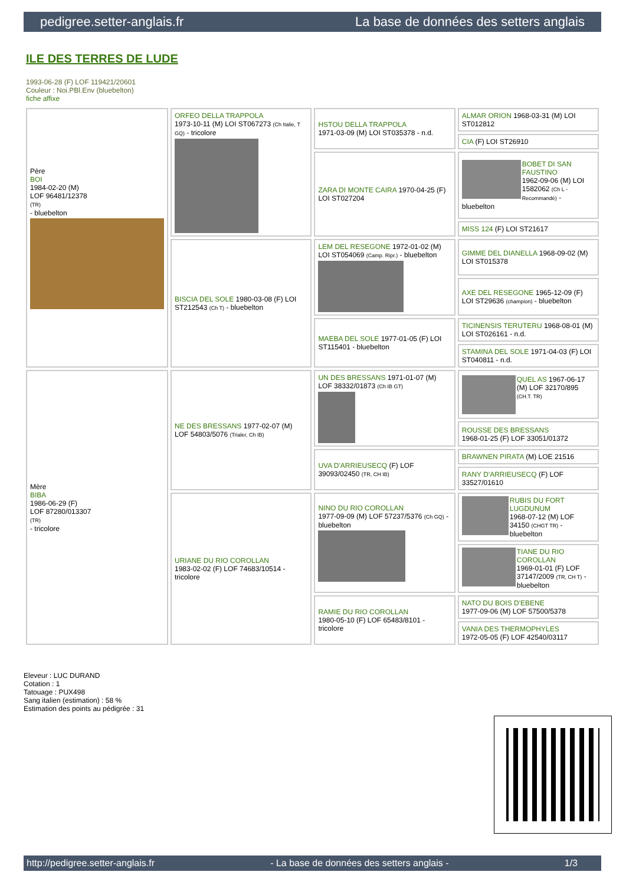pedigree.setter-anglais.fr La base de données des setters anglais
ILE DES TERRES DE LUDE
1993-06-28 (F) LOF 119421/20601
Couleur : Noi.PBl.Env (bluebelton)
fiche affixe
| Père BOI 1984-02-20 (M) LOF 96481/12378 (TR) - bluebelton | ORFEO DELLA TRAPPOLA 1973-10-11 (M) LOI ST067273 (Ch Italie, T GQ) - tricolore | HSTOU DELLA TRAPPOLA 1971-03-09 (M) LOI ST035378 - n.d. | ALMAR ORION 1968-03-31 (M) LOI ST012812 |
| | | | CIA (F) LOI ST26910 |
| | | ZARA DI MONTE CAIRA 1970-04-25 (F) LOI ST027204 | BOBET DI SAN FAUSTINO 1962-09-06 (M) LOI 1582062 (Ch L - Recommandé) - bluebelton |
| | | | MISS 124 (F) LOI ST21617 |
| | BISCIA DEL SOLE 1980-03-08 (F) LOI ST212543 (Ch T) - bluebelton | LEM DEL RESEGONE 1972-01-02 (M) LOI ST054069 (Camp. Ripr.) - bluebelton | GIMME DEL DIANELLA 1968-09-02 (M) LOI ST015378 |
| | | | AXE DEL RESEGONE 1965-12-09 (F) LOI ST29636 (champion) - bluebelton |
| | | MAEBA DEL SOLE 1977-01-05 (F) LOI ST115401 - bluebelton | TICINENSIS TERUTERU 1968-08-01 (M) LOI ST026161 - n.d. |
| | | | STAMINA DEL SOLE 1971-04-03 (F) LOI ST040811 - n.d. |
| Mère BIBA 1986-06-29 (F) LOF 87280/013307 (TR) - tricolore | NE DES BRESSANS 1977-02-07 (M) LOF 54803/5076 (Trialer, Ch IB) | UN DES BRESSANS 1971-01-07 (M) LOF 38332/01873 (Ch IB GT) | QUEL AS 1967-06-17 (M) LOF 32170/895 (CH.T. TR) |
| | | | ROUSSE DES BRESSANS 1968-01-25 (F) LOF 33051/01372 |
| | | UVA D'ARRIEUSECQ (F) LOF 39093/02450 (TR, CH IB) | BRAWNEN PIRATA (M) LOE 21516 |
| | | | RANY D'ARRIEUSECQ (F) LOF 33527/01610 |
| | URIANE DU RIO COROLLAN 1983-02-02 (F) LOF 74683/10514 - tricolore | NINO DU RIO COROLLAN 1977-09-09 (M) LOF 57237/5376 (Ch GQ) - bluebelton | RUBIS DU FORT LUGDUNUM 1968-07-12 (M) LOF 34150 (CHGT TR) - bluebelton |
| | | | TIANE DU RIO COROLLAN 1969-01-01 (F) LOF 37147/2009 (TR, CH T) - bluebelton |
| | | RAMIE DU RIO COROLLAN 1980-05-10 (F) LOF 65483/8101 - tricolore | NATO DU BOIS D'EBENE 1977-09-06 (M) LOF 57500/5378 |
| | | | VANIA DES THERMOPHYLES 1972-05-05 (F) LOF 42540/03117 |
Eleveur : LUC DURAND
Cotation : 1
Tatouage : PUX498
Sang italien (estimation) : 58 %
Estimation des points au pédigrée : 31
http://pedigree.setter-anglais.fr - La base de données des setters anglais - 1/3